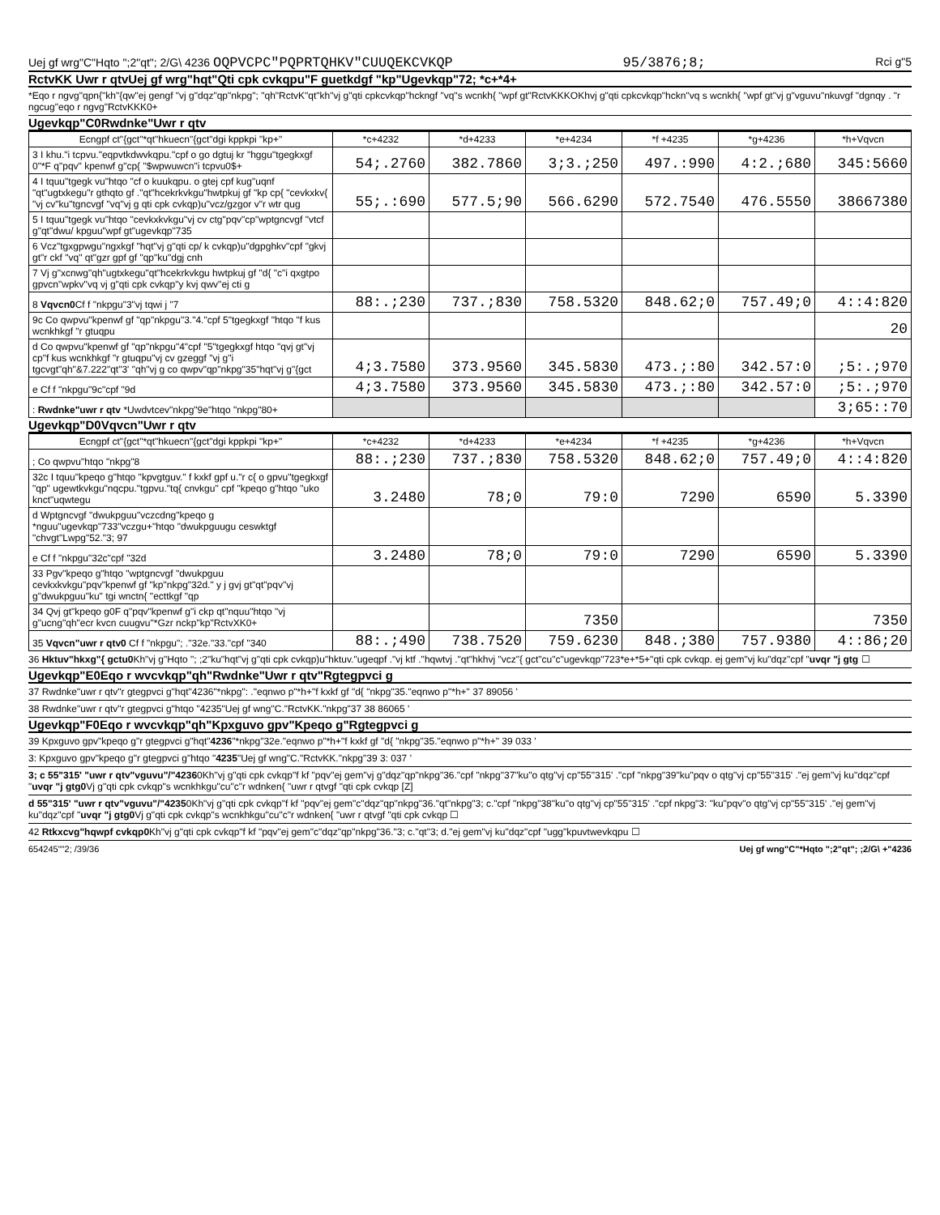Uej gf wrg"C"Hqto ";2"qt"; 2/G\ 4236 OQPVCPC"PQPRTQHKV"CUUQEKCVKQP 95/3876;8; Rci g"5
RctvKK Uwr r qtvUej gf wrg"hqt"Qti cpk cvkqpu"F guetkdgf "kp"Ugevkqp"72; *c+*4+
*Eqo r ngvg"qpn{"kh"{qw"ej gengf "vj g"dqz"qp"nkpg"; "qh"RctvK"qt"kh"vj g"qti cpkcvkqp"hckngf "vq"s wcnkh{ "wpf gt"RctvKKKOKhvj g"qti cpkcvkqp"hckn"vq s wcnkh{ "wpf gt"vj g"vguvu"nkuvgf "dgnqy . "r ngcug"eqo r ngvg"RctvKKK0+
Ugevkqp"C0Rwdnke"Uwr r qtv
| Ecngpf ct"{gct"*qt"hkuecn"{gct"dgi kppkpi "kp+" | *c+4232 | *d+4233 | *e+4234 | *f +4235 | *g+4236 | *h+Vqvcn |
| --- | --- | --- | --- | --- | --- | --- |
| 3 I khu."i tcpvu."eqpvtkdwvkqpu."cpf o go dgtuj kr "hggu"tgegkxgf 0"*F q"pqv" kpenwf g"cp{ "$wpwuwcn"i tcpvu0$+ | 54;.2760 | 382.7860 | 3;3.;250 | 497.:990 | 4:2.;680 | 345:5660 |
| 4 I tquu"tgegk vu"htqo "cf o kuukqpu. o gtej cpf kug"uqnf "qt"ugtxkegu"r gthqto gf ."qt"hcekrkvkgu"hwtpkuj gf "kp cp{ "cevkxkv{ "vj cv"ku"tgncvgf "vq"vj g qti cpk cvkqp)u"vcz/gzgor v"r wtr qug | 55;.:690 | 577.5;90 | 566.6290 | 572.7540 | 476.5550 | 38667380 |
| 5 I tquu"tgegk vu"htqo "cevkxkvkgu"vj cv ctg"pqv"cp"wptgncvgf "vtcf g"qt"dwu/ kpguu"wpf gt"ugevkqp"735 | | | | | | |
| 6 Vcz"tgxgpwgu"ngxkgf "hqt"vj g"qti cp/ k cvkqp)u"dgpghkv"cpf "gkvj gt"r ckf "vq" qt"gzr gpf gf "qp"ku"dgj cnh | | | | | | |
| 7 Vj g"xcnwg"qh"ugtxkegu"qt"hcekrkvkgu hwtpkuj gf "d{ "c"i qxgtpo gpvcn"wpkv"vq vj g"qti cpk cvkqp"y kvj qwv"ej cti g | | | | | | |
| 8 Vqvcn0 Cf f "nkpgu"3"vj tqwi j "7 | 88:.;230 | 737.;830 | 758.5320 | 848.62;0 | 757.49;0 | 4::4:820 |
| 9c Co qwpvu"kpenwf gf "qp"nkpgu"3."4."cpf 5"tgegkxgf "htqo "f kus wcnkhkgf "r gtuqpu | | | | | | 20 |
| d Co qwpvu"kpenwf gf "qp"nkpgu"4"cpf "5"tgegkxgf htqo "qvj gt"vj cp"f kus wcnkhkgf "r gtuqpu"vj cv gzeggf "vj g"i tgcvgt"qh"&7.222"qt"3' "qh"vj g co qwpv"qp"nkpg"35"hqt"vj g"{gct | 4;3.7580 | 373.9560 | 345.5830 | 473.;:80 | 342.57:0 | ;5:.;970 |
| e Cf f "nkpgu"9c"cpf "9d | 4;3.7580 | 373.9560 | 345.5830 | 473.;:80 | 342.57:0 | ;5:.;970 |
| : Rwdnke"uwr r qtv *Uwdvtcev"nkpg"9e"htqo "nkpg"80+ | | | | | | 3;65::70 |
Ugevkqp"D0Vqvcn"Uwr r qtv
| Ecngpf ct"{gct"*qt"hkuecn"{gct"dgi kppkpi "kp+" | *c+4232 | *d+4233 | *e+4234 | *f +4235 | *g+4236 | *h+Vqvcn |
| --- | --- | --- | --- | --- | --- | --- |
| ; Co qwpvu"htqo "nkpg"8 | 88:.;230 | 737.;830 | 758.5320 | 848.62;0 | 757.49;0 | 4::4:820 |
| 32c I tquu"kpeqo g"htqo "kpvgtguv." f kxkf gpf u."r c{ o gpvu"tgegkxgf "qp" ugewtkvkgu"nqcpu."tgpvu."tq{ cnvkgu" cpf "kpeqo g"htqo "uko knct"uqwtegu | 3.2480 | 78;0 | 79:0 | 7290 | 6590 | 5.3390 |
| d Wptgncvgf "dwukpguu"vczcdng"kpeqo g *nguu"ugevkqp"733"vczgu+"htqo "dwukpguugu ceswktgf "chvgt"Lwpg"52."3; 97 | | | | | | |
| e Cf f "nkpgu"32c"cpf "32d | 3.2480 | 78;0 | 79:0 | 7290 | 6590 | 5.3390 |
| 33 Pgv"kpeqo g"htqo "wptgncvgf "dwukpguu cevkxkvkgu"pqv"kpenwf gf "kp"nkpg"32d." y j gvj gt"qt"pqv"vj g"dwukpguu"ku" tgi wnctn{ "ecttkgf "qp | | | | | | |
| 34 Qvj gt"kpeqo g0F q"pqv"kpenwf g"i ckp qt"nquu"htqo "vj g"ucng"qh"ecr kvcn cuugvu"*Gzr nckp"kp"RctvXK0+ | | | 7350 | | | 7350 |
| 35 Vqvcn"uwr r qtv0 Cf f "nkpgu"; ."32e."33."cpf "340 | 88:.;490 | 738.7520 | 759.6230 | 848.;380 | 757.9380 | 4::86;20 |
36 Hktuv"hkxg"{ gctu0 Kh"vj g"Hqto "; ;2"ku"hqt"vj g"qti cpk cvkqp)u"hktuv."ugeqpf ."vj ktf ."hqwtvj ."qt"hkhvj "vcz"{ gct"cu"c"ugevkqp"723*e+*5+"qti cpk cvkqp. ej gem"vj ku"dqz"cpf "uvqr "j gtg ☐
Ugevkqp"E0Eqo r wvcvkqp"qh"Rwdnke"Uwr r qtv"Rgtegpvci g
37 Rwdnke"uwr r qtv"r gtegpvci g"hqt"4236"*nkpg": ."eqnwo p"*h+"f kxkf gf "d{ "nkpg"35."eqnwo p"*h+" 37 89056 '
38 Rwdnke"uwr r qtv"r gtegpvci g"htqo "4235"Uej gf wng"C."RctvKK."nkpg"37 38 86065 '
Ugevkqp"F0Eqo r wvcvkqp"qh"Kpxguvo gpv"Kpeqo g"Rgtegpvci g
39 Kpxguvo gpv"kpeqo g"r gtegpvci g"hqt"4236"*nkpg"32e."eqnwo p"*h+"f kxkf gf "d{ "nkpg"35."eqnwo p"*h+" 39 033 '
3: Kpxguvo gpv"kpeqo g"r gtegpvci g"htqo "4235"Uej gf wng"C."RctvKK."nkpg"39 3: 037 '
3; c 55"315' "uwr r qtv"vguvu"/"42360Kh"vj g"qti cpk cvkqp"f kf "pqv"ej gem"vj g"dqz"qp"nkpg"36."cpf "nkpg"37"ku"o qtg"vj cp"55"315' ."cpf "nkpg"39"ku"pqv o qtg"vj cp"55"315' ."ej gem"vj ku"dqz"cpf "uvqr "j gtg0 Vj g"qti cpk cvkqp"s wcnkhkgu"cu"c"r wdnken{ "uwr r qtvgf "qti cpk cvkqp [Z]
d 55"315' "uwr r qtv"vguvu"/"42350Kh"vj g"qti cpk cvkqp"f kf "pqv"ej gem"c"dqz"qp"nkpg"36."qt"nkpg"3; c."cpf "nkpg"38"ku"o qtg"vj cp"55"315' ."cpf nkpg"3: "ku"pqv"o qtg"vj cp"55"315' ."ej gem"vj ku"dqz"cpf "uvqr "j gtg0 Vj g"qti cpk cvkqp"s wcnkhkgu"cu"c"r wdnken{ "uwr r qtvgf "qti cpk cvkqp ☐
42 Rtkxcvg"hqwpf cvkqp0 Kh"vj g"qti cpk cvkqp"f kf "pqv"ej gem"c"dqz"qp"nkpg"36."3; c."qt"3; d."ej gem"vj ku"dqz"cpf "ugg"kpuvtwevkqpu ☐
654245""2; /39/36 Uej gf wng"C"*Hqto ";2"qt"; ;2/G\ +"4236